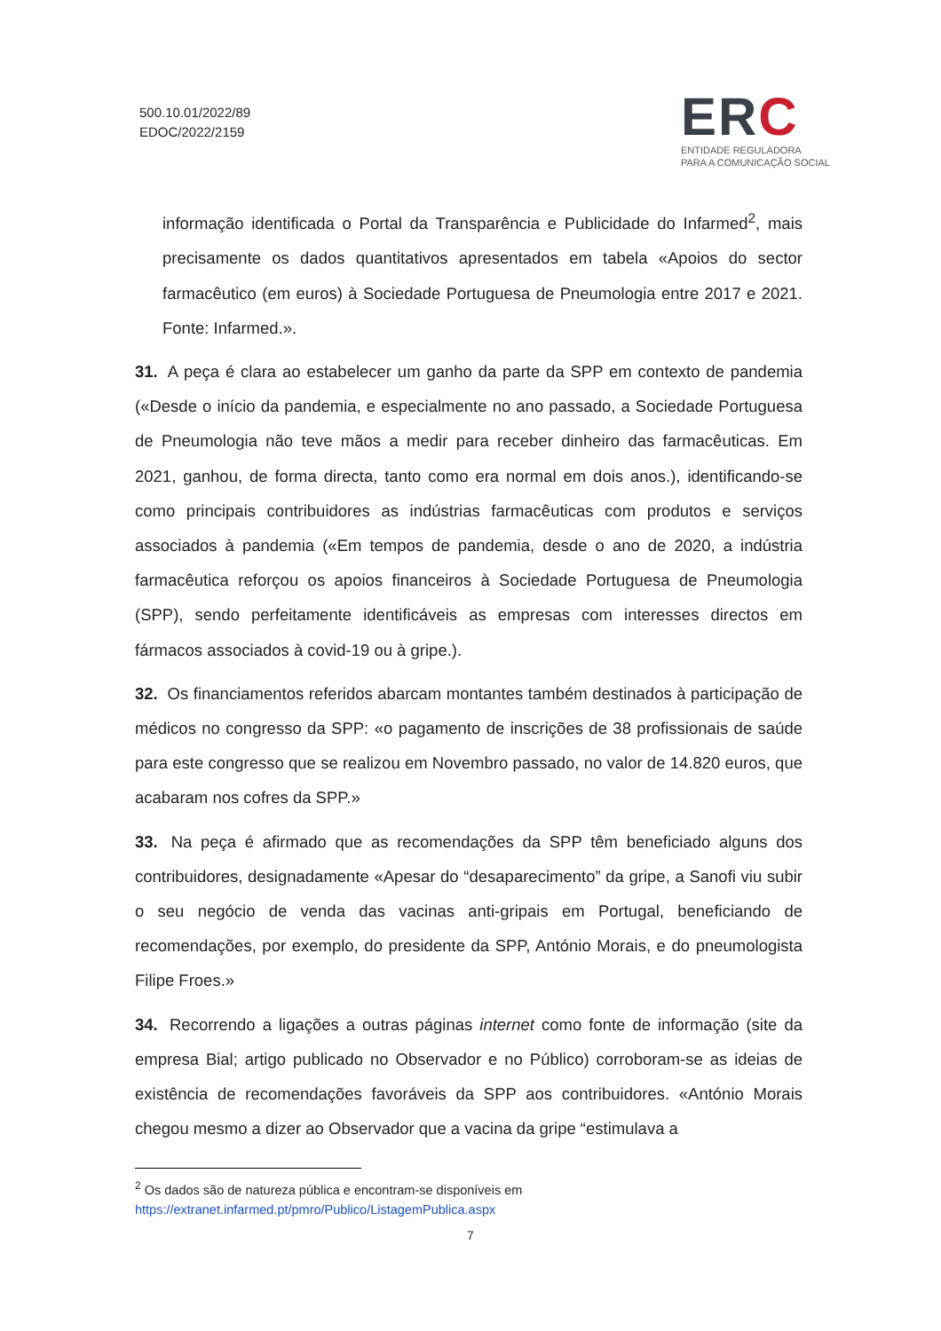500.10.01/2022/89
EDOC/2022/2159
ERC
ENTIDADE REGULADORA
PARA A COMUNICAÇÃO SOCIAL
informação identificada o Portal da Transparência e Publicidade do Infarmed<sup>2</sup>, mais precisamente os dados quantitativos apresentados em tabela «Apoios do sector farmacêutico (em euros) à Sociedade Portuguesa de Pneumologia entre 2017 e 2021. Fonte: Infarmed.».
31. A peça é clara ao estabelecer um ganho da parte da SPP em contexto de pandemia («Desde o início da pandemia, e especialmente no ano passado, a Sociedade Portuguesa de Pneumologia não teve mãos a medir para receber dinheiro das farmacêuticas. Em 2021, ganhou, de forma directa, tanto como era normal em dois anos.), identificando-se como principais contribuidores as indústrias farmacêuticas com produtos e serviços associados à pandemia («Em tempos de pandemia, desde o ano de 2020, a indústria farmacêutica reforçou os apoios financeiros à Sociedade Portuguesa de Pneumologia (SPP), sendo perfeitamente identificáveis as empresas com interesses directos em fármacos associados à covid-19 ou à gripe.).
32. Os financiamentos referidos abarcam montantes também destinados à participação de médicos no congresso da SPP: «o pagamento de inscrições de 38 profissionais de saúde para este congresso que se realizou em Novembro passado, no valor de 14.820 euros, que acabaram nos cofres da SPP.»
33. Na peça é afirmado que as recomendações da SPP têm beneficiado alguns dos contribuidores, designadamente «Apesar do “desaparecimento” da gripe, a Sanofi viu subir o seu negócio de venda das vacinas anti-gripais em Portugal, beneficiando de recomendações, por exemplo, do presidente da SPP, António Morais, e do pneumologista Filipe Froes.»
34. Recorrendo a ligações a outras páginas internet como fonte de informação (site da empresa Bial; artigo publicado no Observador e no Público) corroboram-se as ideias de existência de recomendações favoráveis da SPP aos contribuidores. «António Morais chegou mesmo a dizer ao Observador que a vacina da gripe “estimulava a
<sup>2</sup> Os dados são de natureza pública e encontram-se disponíveis em https://extranet.infarmed.pt/pmro/Publico/ListagemPublica.aspx
7